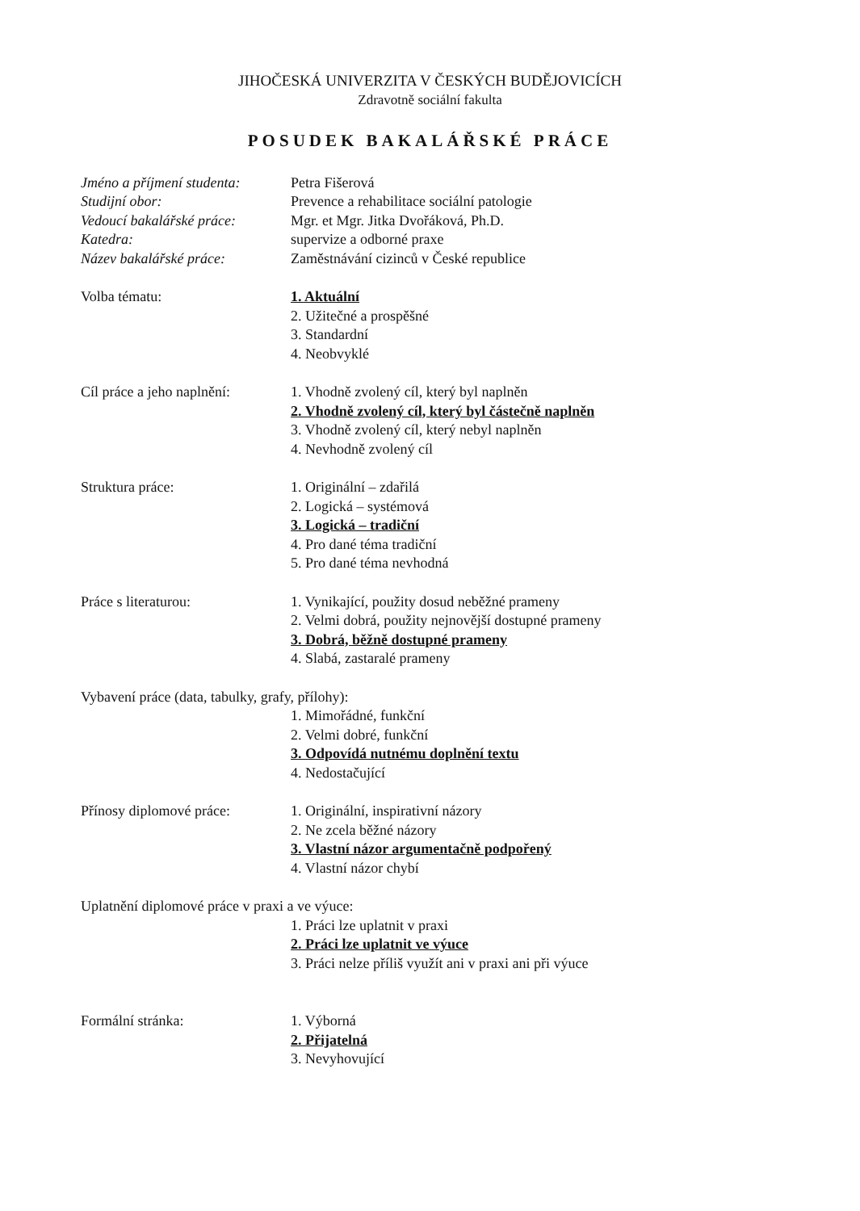JIHOČESKÁ UNIVERZITA V ČESKÝCH BUDĚJOVICÍCH
Zdravotně sociální fakulta
POSUDEK BAKALÁŘSKÉ PRÁCE
Jméno a příjmení studenta:
Petra Fišerová
Studijní obor: Prevence a rehabilitace sociální patologie
Vedoucí bakalářské práce:
Mgr. et Mgr. Jitka Dvořáková, Ph.D.
Katedra: supervize a odborné praxe
Název bakalářské práce: Zaměstnávání cizinců v České republice
Volba tématu: 1. Aktuální
2. Užitečné a prospěšné
3. Standardní
4. Neobvyklé
Cíl práce a jeho naplnění:
1. Vhodně zvolený cíl, který byl naplněn
2. Vhodně zvolený cíl, který byl částečně naplněn
3. Vhodně zvolený cíl, který nebyl naplněn
4. Nevhodně zvolený cíl
Struktura práce: 1. Originální – zdařilá
2. Logická – systémová
3. Logická – tradiční
4. Pro dané téma tradiční
5. Pro dané téma nevhodná
Práce s literaturou: 1. Vynikající, použity dosud neběžné prameny
2. Velmi dobrá, použity nejnovější dostupné prameny
3. Dobrá, běžně dostupné prameny
4. Slabá, zastaralé prameny
Vybavení práce (data, tabulky, grafy, přílohy):
1. Mimořádné, funkční
2. Velmi dobré, funkční
3. Odpovídá nutnému doplnění textu
4. Nedostačující
Přínosy diplomové práce: 1. Originální, inspirativní názory
2. Ne zcela běžné názory
3. Vlastní názor argumentačně podpořený
4. Vlastní názor chybí
Uplatnění diplomové práce v praxi a ve výuce:
1. Práci lze uplatnit v praxi
2. Práci lze uplatnit ve výuce
3. Práci nelze příliš využít ani v praxi ani při výuce
Formální stránka: 1. Výborná
2. Přijatelná
3. Nevyhovující